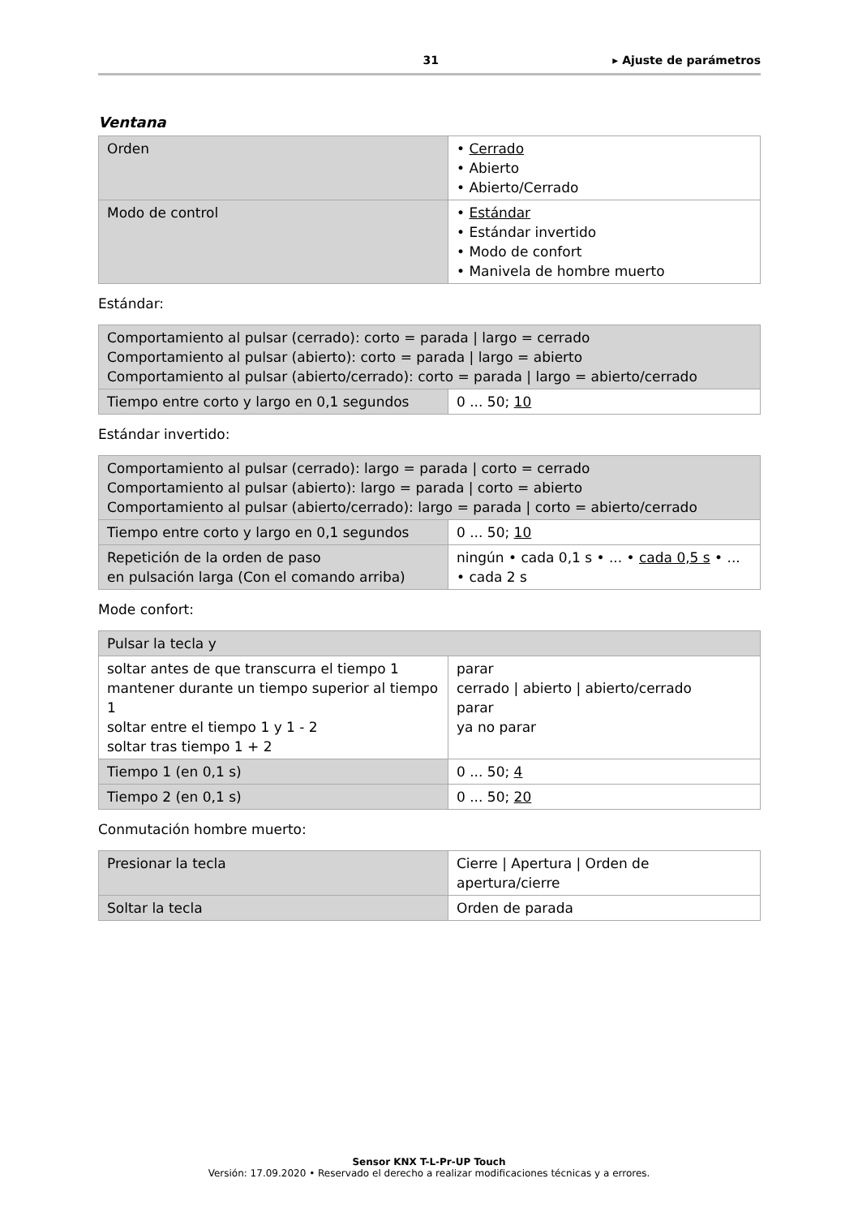31 ▸ Ajuste de parámetros
Ventana
| Orden | • Cerrado • Abierto • Abierto/Cerrado |
| Modo de control | • Estándar • Estándar invertido • Modo de confort • Manivela de hombre muerto |
Estándar:
| Comportamiento al pulsar (cerrado): corto = parada / largo = cerrado Comportamiento al pulsar (abierto): corto = parada / largo = abierto Comportamiento al pulsar (abierto/cerrado): corto = parada / largo = abierto/cerrado | |
| Tiempo entre corto y largo en 0,1 segundos | 0 ... 50; 10 |
Estándar invertido:
| Comportamiento al pulsar (cerrado): largo = parada / corto = cerrado Comportamiento al pulsar (abierto): largo = parada / corto = abierto Comportamiento al pulsar (abierto/cerrado): largo = parada / corto = abierto/cerrado | |
| Tiempo entre corto y largo en 0,1 segundos | 0 ... 50; 10 |
| Repetición de la orden de paso en pulsación larga (Con el comando arriba) | ningún • cada 0,1 s • ... • cada 0,5 s • ... • cada 2 s |
Mode confort:
| Pulsar la tecla y | |
| soltar antes de que transcurra el tiempo 1 mantener durante un tiempo superior al tiempo 1 soltar entre el tiempo 1 y 1 - 2 soltar tras tiempo 1 + 2 | parar cerrado / abierto / abierto/cerrado parar ya no parar |
| Tiempo 1 (en 0,1 s) | 0 ... 50; 4 |
| Tiempo 2 (en 0,1 s) | 0 ... 50; 20 |
Conmutación hombre muerto:
| Presionar la tecla | Cierre / Apertura / Orden de apertura/cierre |
| Soltar la tecla | Orden de parada |
Sensor KNX T-L-Pr-UP Touch
Versión: 17.09.2020 • Reservado el derecho a realizar modificaciones técnicas y a errores.